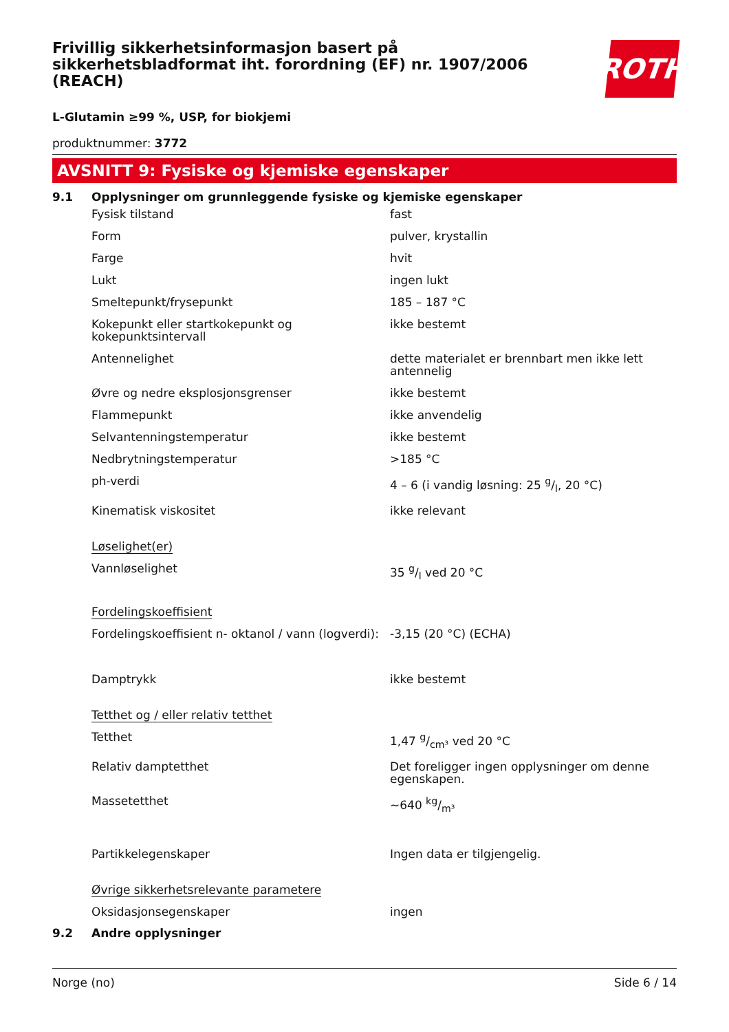Frivillig sikkerhetsinformasjon basert på sikkerhetsbladformat iht. forordning (EF) nr. 1907/2006 (REACH)
ROTH
L-Glutamin ≥99 %, USP, for biokjemi
produktnummer: 3772
AVSNITT 9: Fysiske og kjemiske egenskaper
9.1 Opplysninger om grunnleggende fysiske og kjemiske egenskaper
| Fysisk tilstand | fast |
| Form | pulver, krystallin |
| Farge | hvit |
| Lukt | ingen lukt |
| Smeltepunkt/frysepunkt | 185 – 187 °C |
| Kokepunkt eller startkokepunkt og kokepunktsintervall | ikke bestemt |
| Antennelighet | dette materialet er brennbart men ikke lett antennelig |
| Øvre og nedre eksplosjonsgrenser | ikke bestemt |
| Flammepunkt | ikke anvendelig |
| Selvantenningstemperatur | ikke bestemt |
| Nedbrytningstemperatur | >185 °C |
| ph-verdi | 4 – 6 (i vandig løsning: 25 g/l, 20 °C) |
| Kinematisk viskositet | ikke relevant |
| Løselighet(er) | |
| Vannløselighet | 35 g/l ved 20 °C |
| Fordelingskoeffisient | |
| Fordelingskoeffisient n- oktanol / vann (logverdi): | -3,15 (20 °C) (ECHA) |
| Damptrykk | ikke bestemt |
| Tetthet og / eller relativ tetthet | |
| Tetthet | 1,47 g/cm³ ved 20 °C |
| Relativ damptetthet | Det foreligger ingen opplysninger om denne egenskapen. |
| Massetetthet | ~640 kg/m³ |
| Partikkelegenskaper | Ingen data er tilgjengelig. |
| Øvrige sikkerhetsrelevante parametere | |
| Oksidasjonsegenskaper | ingen |
9.2 Andre opplysninger
Norge (no) Side 6 / 14